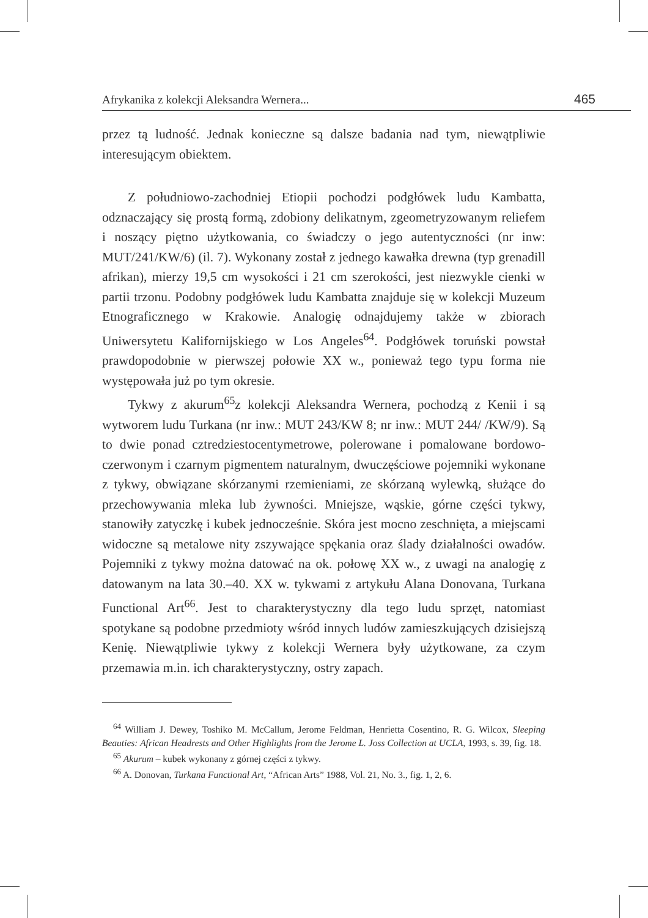Afrykanika z kolekcji Aleksandra Wernera... 465
przez tą ludność. Jednak konieczne są dalsze badania nad tym, niewątpliwie interesującym obiektem.
Z południowo-zachodniej Etiopii pochodzi podgłówek ludu Kambatta, odznaczający się prostą formą, zdobiony delikatnym, zgeometryzowanym reliefem i noszący piętno użytkowania, co świadczy o jego autentyczności (nr inw: MUT/241/KW/6) (il. 7). Wykonany został z jednego kawałka drewna (typ grenadill afrikan), mierzy 19,5 cm wysokości i 21 cm szerokości, jest niezwykle cienki w partii trzonu. Podobny podgłówek ludu Kambatta znajduje się w kolekcji Muzeum Etnograficznego w Krakowie. Analogię odnajdujemy także w zbiorach Uniwersytetu Kalifornijskiego w Los Angeles<sup>64</sup>. Podgłówek toruński powstał prawdopodobnie w pierwszej połowie XX w., ponieważ tego typu forma nie występowała już po tym okresie.
Tykwy z akurum<sup>65</sup>z kolekcji Aleksandra Wernera, pochodzą z Kenii i są wytworem ludu Turkana (nr inw.: MUT 243/KW 8; nr inw.: MUT 244/ /KW/9). Są to dwie ponad cztredziestocentymetrowe, polerowane i pomalowane bordowo-czerwonym i czarnym pigmentem naturalnym, dwuczęściowe pojemniki wykonane z tykwy, obwiązane skórzanymi rzemieniami, ze skórzaną wylewką, służące do przechowywania mleka lub żywności. Mniejsze, wąskie, górne części tykwy, stanowiły zatyczkę i kubek jednocześnie. Skóra jest mocno zeschnięta, a miejscami widoczne są metalowe nity zszywające spękania oraz ślady działalności owadów. Pojemniki z tykwy można datować na ok. połowę XX w., z uwagi na analogię z datowanym na lata 30.–40. XX w. tykwami z artykułu Alana Donovana, Turkana Functional Art<sup>66</sup>. Jest to charakterystyczny dla tego ludu sprzęt, natomiast spotykane są podobne przedmioty wśród innych ludów zamieszkujących dzisiejszą Kenię. Niewątpliwie tykwy z kolekcji Wernera były użytkowane, za czym przemawia m.in. ich charakterystyczny, ostry zapach.
<sup>64</sup> William J. Dewey, Toshiko M. McCallum, Jerome Feldman, Henrietta Cosentino, R. G. Wilcox, Sleeping Beauties: African Headrests and Other Highlights from the Jerome L. Joss Collection at UCLA, 1993, s. 39, fig. 18.
<sup>65</sup> Akurum – kubek wykonany z górnej części z tykwy.
<sup>66</sup> A. Donovan, Turkana Functional Art, “African Arts” 1988, Vol. 21, No. 3., fig. 1, 2, 6.